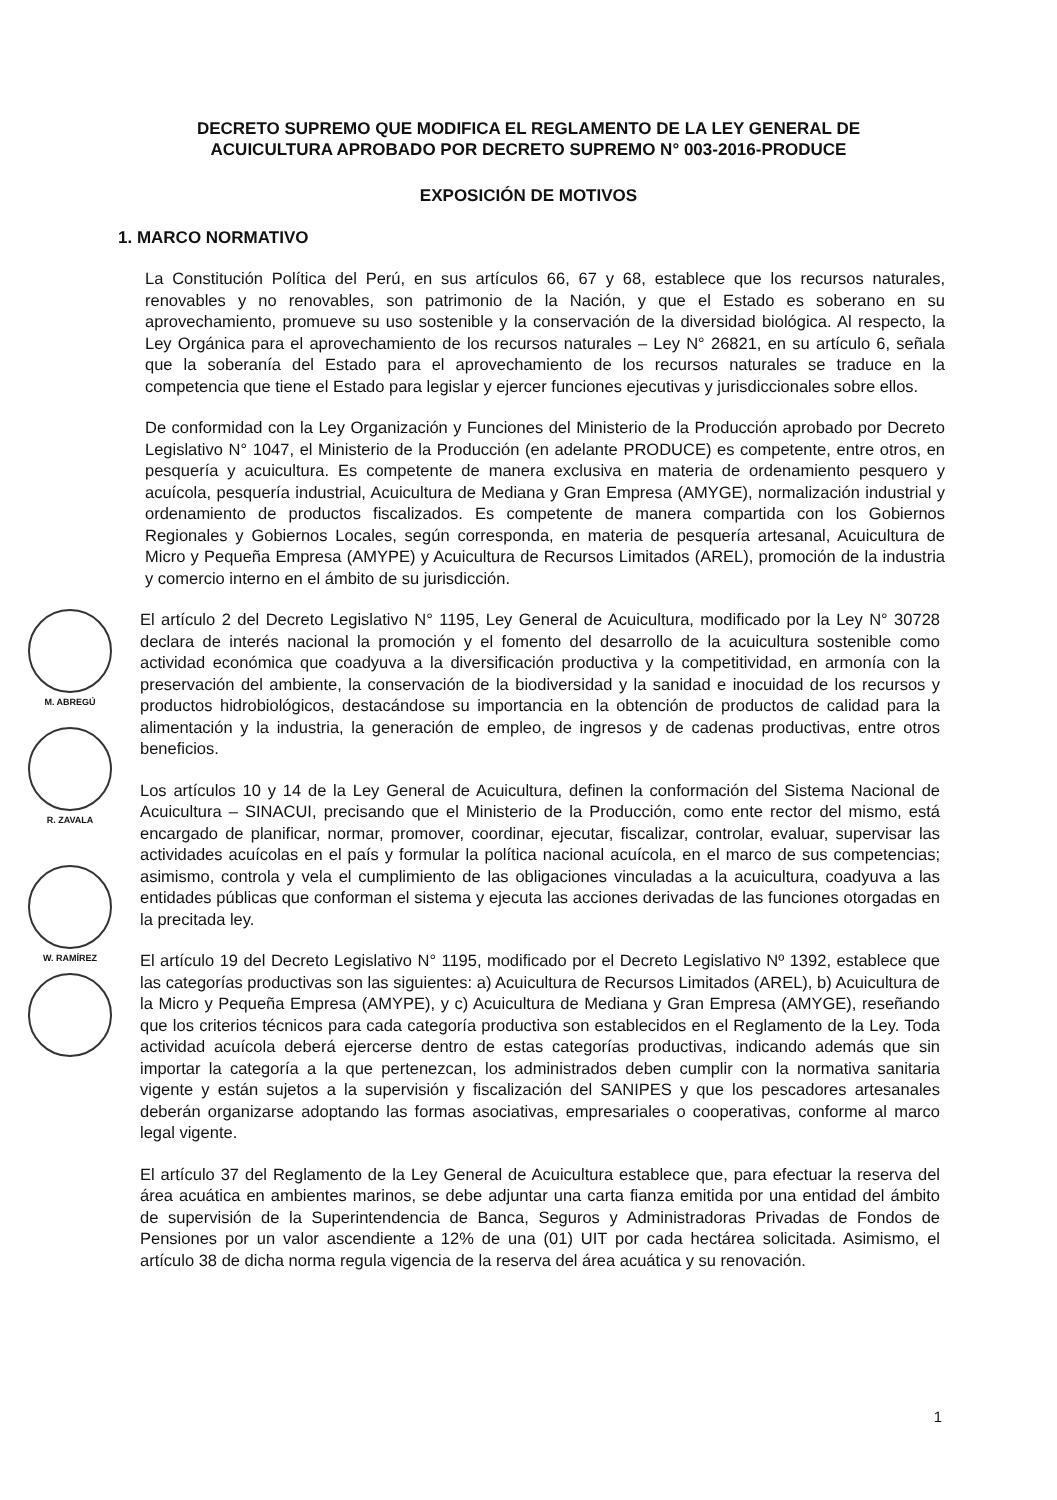DECRETO SUPREMO QUE MODIFICA EL REGLAMENTO DE LA LEY GENERAL DE
ACUICULTURA APROBADO POR DECRETO SUPREMO N° 003-2016-PRODUCE
EXPOSICIÓN DE MOTIVOS
1. MARCO NORMATIVO
La Constitución Política del Perú, en sus artículos 66, 67 y 68, establece que los recursos naturales, renovables y no renovables, son patrimonio de la Nación, y que el Estado es soberano en su aprovechamiento, promueve su uso sostenible y la conservación de la diversidad biológica. Al respecto, la Ley Orgánica para el aprovechamiento de los recursos naturales – Ley N° 26821, en su artículo 6, señala que la soberanía del Estado para el aprovechamiento de los recursos naturales se traduce en la competencia que tiene el Estado para legislar y ejercer funciones ejecutivas y jurisdiccionales sobre ellos.
De conformidad con la Ley Organización y Funciones del Ministerio de la Producción aprobado por Decreto Legislativo N° 1047, el Ministerio de la Producción (en adelante PRODUCE) es competente, entre otros, en pesquería y acuicultura. Es competente de manera exclusiva en materia de ordenamiento pesquero y acuícola, pesquería industrial, Acuicultura de Mediana y Gran Empresa (AMYGE), normalización industrial y ordenamiento de productos fiscalizados. Es competente de manera compartida con los Gobiernos Regionales y Gobiernos Locales, según corresponda, en materia de pesquería artesanal, Acuicultura de Micro y Pequeña Empresa (AMYPE) y Acuicultura de Recursos Limitados (AREL), promoción de la industria y comercio interno en el ámbito de su jurisdicción.
M. ABREGÚ
R. ZAVALA
W. RAMÍREZ
El artículo 2 del Decreto Legislativo N° 1195, Ley General de Acuicultura, modificado por la Ley N° 30728 declara de interés nacional la promoción y el fomento del desarrollo de la acuicultura sostenible como actividad económica que coadyuva a la diversificación productiva y la competitividad, en armonía con la preservación del ambiente, la conservación de la biodiversidad y la sanidad e inocuidad de los recursos y productos hidrobiológicos, destacándose su importancia en la obtención de productos de calidad para la alimentación y la industria, la generación de empleo, de ingresos y de cadenas productivas, entre otros beneficios.
Los artículos 10 y 14 de la Ley General de Acuicultura, definen la conformación del Sistema Nacional de Acuicultura – SINACUI, precisando que el Ministerio de la Producción, como ente rector del mismo, está encargado de planificar, normar, promover, coordinar, ejecutar, fiscalizar, controlar, evaluar, supervisar las actividades acuícolas en el país y formular la política nacional acuícola, en el marco de sus competencias; asimismo, controla y vela el cumplimiento de las obligaciones vinculadas a la acuicultura, coadyuva a las entidades públicas que conforman el sistema y ejecuta las acciones derivadas de las funciones otorgadas en la precitada ley.
El artículo 19 del Decreto Legislativo N° 1195, modificado por el Decreto Legislativo Nº 1392, establece que las categorías productivas son las siguientes: a) Acuicultura de Recursos Limitados (AREL), b) Acuicultura de la Micro y Pequeña Empresa (AMYPE), y c) Acuicultura de Mediana y Gran Empresa (AMYGE), reseñando que los criterios técnicos para cada categoría productiva son establecidos en el Reglamento de la Ley. Toda actividad acuícola deberá ejercerse dentro de estas categorías productivas, indicando además que sin importar la categoría a la que pertenezcan, los administrados deben cumplir con la normativa sanitaria vigente y están sujetos a la supervisión y fiscalización del SANIPES y que los pescadores artesanales deberán organizarse adoptando las formas asociativas, empresariales o cooperativas, conforme al marco legal vigente.
El artículo 37 del Reglamento de la Ley General de Acuicultura establece que, para efectuar la reserva del área acuática en ambientes marinos, se debe adjuntar una carta fianza emitida por una entidad del ámbito de supervisión de la Superintendencia de Banca, Seguros y Administradoras Privadas de Fondos de Pensiones por un valor ascendiente a 12% de una (01) UIT por cada hectárea solicitada. Asimismo, el artículo 38 de dicha norma regula vigencia de la reserva del área acuática y su renovación.
1